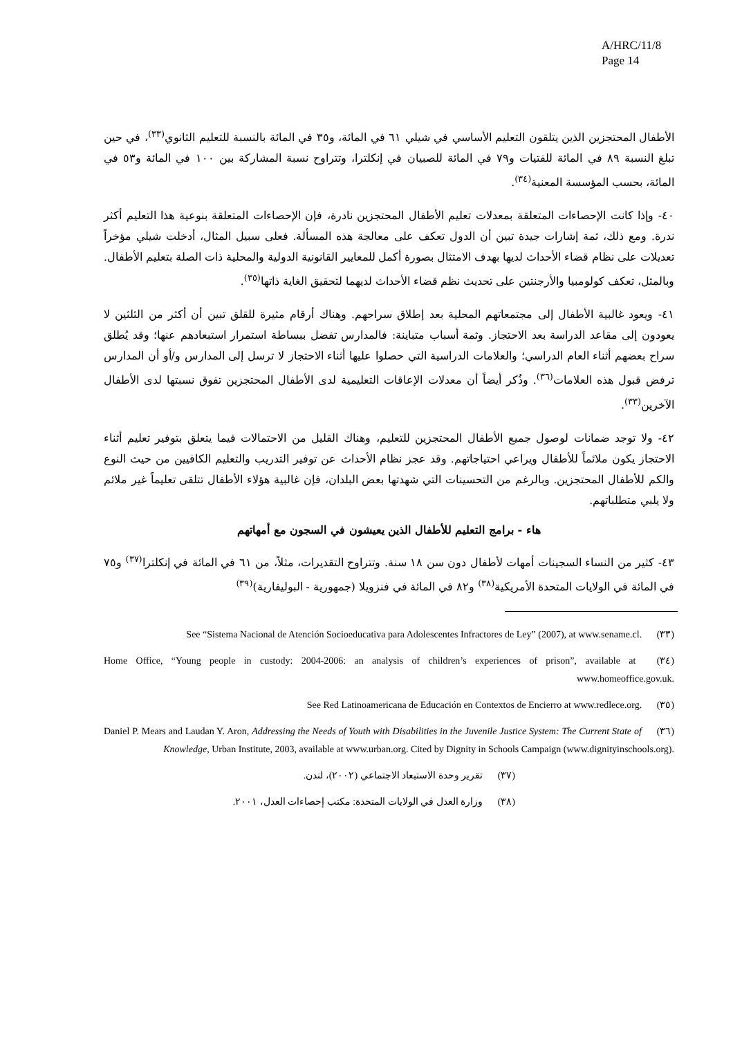A/HRC/11/8
Page 14
الأطفال المحتجزين الذين يتلقون التعليم الأساسي في شيلي ٦١ في المائة، و٣٥ في المائة بالنسبة للتعليم الثانوي<sup>(٣٣)</sup>، في حين تبلغ النسبة ٨٩ في المائة للفتيات و٧٩ في المائة للصبيان في إنكلترا، وتتراوح نسبة المشاركة بين ١٠٠ في المائة و٥٣ في المائة، بحسب المؤسسة المعنية<sup>(٣٤)</sup>.
٤٠- وإذا كانت الإحصاءات المتعلقة بمعدلات تعليم الأطفال المحتجزين نادرة، فإن الإحصاءات المتعلقة بنوعية هذا التعليم أكثر ندرة. ومع ذلك، ثمة إشارات جيدة تبين أن الدول تعكف على معالجة هذه المسألة. فعلى سبيل المثال، أدخلت شيلي مؤخراً تعديلات على نظام قضاء الأحداث لديها بهدف الامتثال بصورة أكمل للمعايير القانونية الدولية والمحلية ذات الصلة بتعليم الأطفال. وبالمثل، تعكف كولومبيا والأرجنتين على تحديث نظم قضاء الأحداث لديهما لتحقيق الغاية ذاتها<sup>(٣٥)</sup>.
٤١- ويعود غالبية الأطفال إلى مجتمعاتهم المحلية بعد إطلاق سراحهم. وهناك أرقام مثيرة للقلق تبين أن أكثر من الثلثين لا يعودون إلى مقاعد الدراسة بعد الاحتجاز. وثمة أسباب متباينة: فالمدارس تفضل ببساطة استمرار استبعادهم عنها؛ وقد يُطلق سراح بعضهم أثناء العام الدراسي؛ والعلامات الدراسية التي حصلوا عليها أثناء الاحتجاز لا ترسل إلى المدارس و/أو أن المدارس ترفض قبول هذه العلامات<sup>(٣٦)</sup>. وذُكر أيضاً أن معدلات الإعاقات التعليمية لدى الأطفال المحتجزين تفوق نسبتها لدى الأطفال الآخرين<sup>(٣٣)</sup>.
٤٢- ولا توجد ضمانات لوصول جميع الأطفال المحتجزين للتعليم، وهناك القليل من الاحتمالات فيما يتعلق بتوفير تعليم أثناء الاحتجاز يكون ملائماً للأطفال ويراعي احتياجاتهم. وقد عجز نظام الأحداث عن توفير التدريب والتعليم الكافيين من حيث النوع والكم للأطفال المحتجزين. وبالرغم من التحسينات التي شهدتها بعض البلدان، فإن غالبية هؤلاء الأطفال تتلقى تعليماً غير ملائم ولا يلبي متطلباتهم.
هاء - برامج التعليم للأطفال الذين يعيشون في السجون مع أمهاتهم
٤٣- كثير من النساء السجينات أمهات لأطفال دون سن ١٨ سنة. وتتراوح التقديرات، مثلاً، من ٦١ في المائة في إنكلترا<sup>(٣٧)</sup> و٧٥ في المائة في الولايات المتحدة الأمريكية<sup>(٣٨)</sup> و٨٢ في المائة في فنزويلا (جمهورية - البوليفارية)<sup>(٣٩)</sup>
(٣٣) See “Sistema Nacional de Atención Socioeducativa para Adolescentes Infractores de Ley” (2007), at www.sename.cl.
(٣٤) Home Office, “Young people in custody: 2004-2006: an analysis of children’s experiences of prison”, available at www.homeoffice.gov.uk.
(٣٥) See Red Latinoamericana de Educación en Contextos de Encierro at www.redlece.org.
(٣٦) Daniel P. Mears and Laudan Y. Aron, Addressing the Needs of Youth with Disabilities in the Juvenile Justice System: The Current State of Knowledge, Urban Institute, 2003, available at www.urban.org. Cited by Dignity in Schools Campaign (www.dignityinschools.org).
(٣٧) تقرير وحدة الاستبعاد الاجتماعي (٢٠٠٢)، لندن.
(٣٨) وزارة العدل في الولايات المتحدة: مكتب إحصاءات العدل، ٢٠٠١.